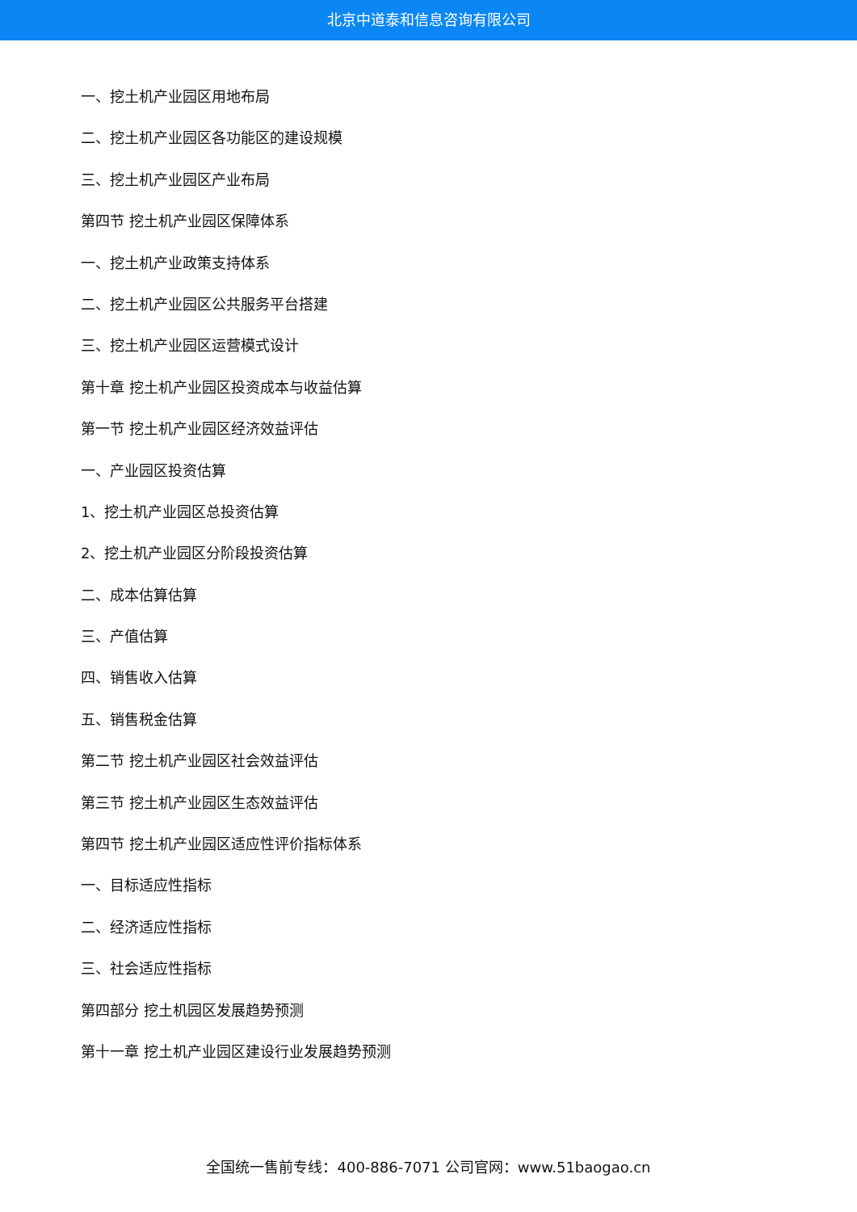北京中道泰和信息咨询有限公司
一、挖土机产业园区用地布局
二、挖土机产业园区各功能区的建设规模
三、挖土机产业园区产业布局
第四节 挖土机产业园区保障体系
一、挖土机产业政策支持体系
二、挖土机产业园区公共服务平台搭建
三、挖土机产业园区运营模式设计
第十章 挖土机产业园区投资成本与收益估算
第一节 挖土机产业园区经济效益评估
一、产业园区投资估算
1、挖土机产业园区总投资估算
2、挖土机产业园区分阶段投资估算
二、成本估算估算
三、产值估算
四、销售收入估算
五、销售税金估算
第二节 挖土机产业园区社会效益评估
第三节 挖土机产业园区生态效益评估
第四节 挖土机产业园区适应性评价指标体系
一、目标适应性指标
二、经济适应性指标
三、社会适应性指标
第四部分 挖土机园区发展趋势预测
第十一章 挖土机产业园区建设行业发展趋势预测
全国统一售前专线：400-886-7071 公司官网：www.51baogao.cn